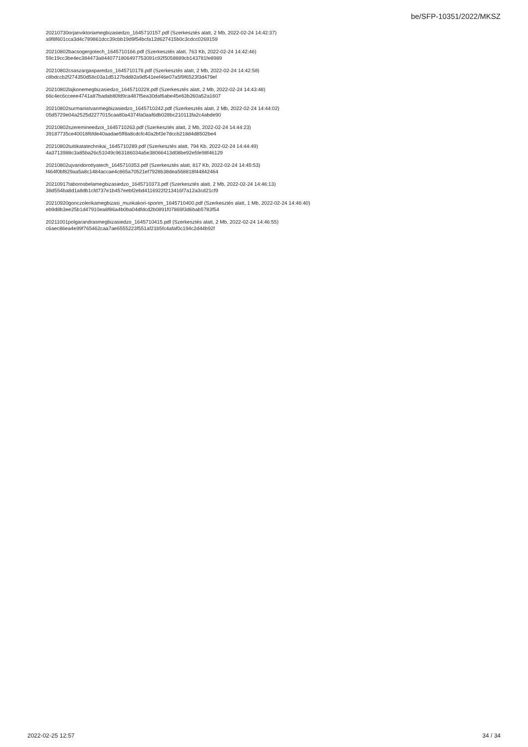be/SFP-10351/2022/MKSZ
20210730orjanviktoriamegbizasiedzo_1645710157.pdf (Szerkesztés alatt, 2 Mb, 2022-02-24 14:42:37)
a9f8f601cca3d4c789861dcc39cbb19d9f54bcfa12d627415b0c3cdcc0269159
20210802bacsogergotech_1645710166.pdf (Szerkesztés alatt, 763 Kb, 2022-02-24 14:42:46)
59c19cc3be4ec384473a8440771806497753091c92f5058889cb143781fe8989
20210802csaszargasparedzo_1645710178.pdf (Szerkesztés alatt, 2 Mb, 2022-02-24 14:42:58)
c8bdccb2f274350d58c03a1d5127bdd82a9d541eef46e07a5f9f6523f3d479ef
20210802lajkonemegbizasiedzo_1645710228.pdf (Szerkesztés alatt, 2 Mb, 2022-02-24 14:43:48)
66c4ec6cceee4741a87badab80fd9ca487f5ea30daf6abe45e63b260a52a1607
20210802surmanistvanmegbizasiedzo_1645710242.pdf (Szerkesztés alatt, 2 Mb, 2022-02-24 14:44:02)
05d5729e04a2525d2277015caa80a4374fa0aaf6db028bc210113fa2c4abde90
20210802szeremineedzoi_1645710263.pdf (Szerkesztés alatt, 2 Mb, 2022-02-24 14:44:23)
39187735ce40018f6fde40aadae5ff8a8cdcfc40a2bf3e7dccb218d4d8502be4
20210802tuttikatatechnikai_1645710289.pdf (Szerkesztés alatt, 794 Kb, 2022-02-24 14:44:49)
4a3713988c3a85ba26c51049c963186034a5e38066413d08be92e5fe98f46129
20210802ujvaridorottyatech_1645710353.pdf (Szerkesztés alatt, 817 Kb, 2022-02-24 14:45:53)
f464f0bf829aa5a8c1484accae4c865a70521ef7928b38dea568818f44842464
20210917taborosbelamegbizasiedzo_1645710373.pdf (Szerkesztés alatt, 2 Mb, 2022-02-24 14:46:13)
38d554ba8d1a8db1cfd737e1b457eebf2ebd4116922f213416f7a12a3cd21cf9
20210920gonczolerikamegbizasi_munkakori-sportm_1645710400.pdf (Szerkesztés alatt, 1 Mb, 2022-02-24 14:46:40)
eb9d8b3ee25b1d47910ea8f86a4b0ba04dfdcd2b0891f07869f3d6bab5783f54
20211001polgarandrasmegbizasiedzo_1645710415.pdf (Szerkesztés alatt, 2 Mb, 2022-02-24 14:46:55)
c6aec86ea4e99f765462caa7ae6555223f551af21b5fc4afaf0c194c2d44b92f
2022-02-25 12:57 34 / 34